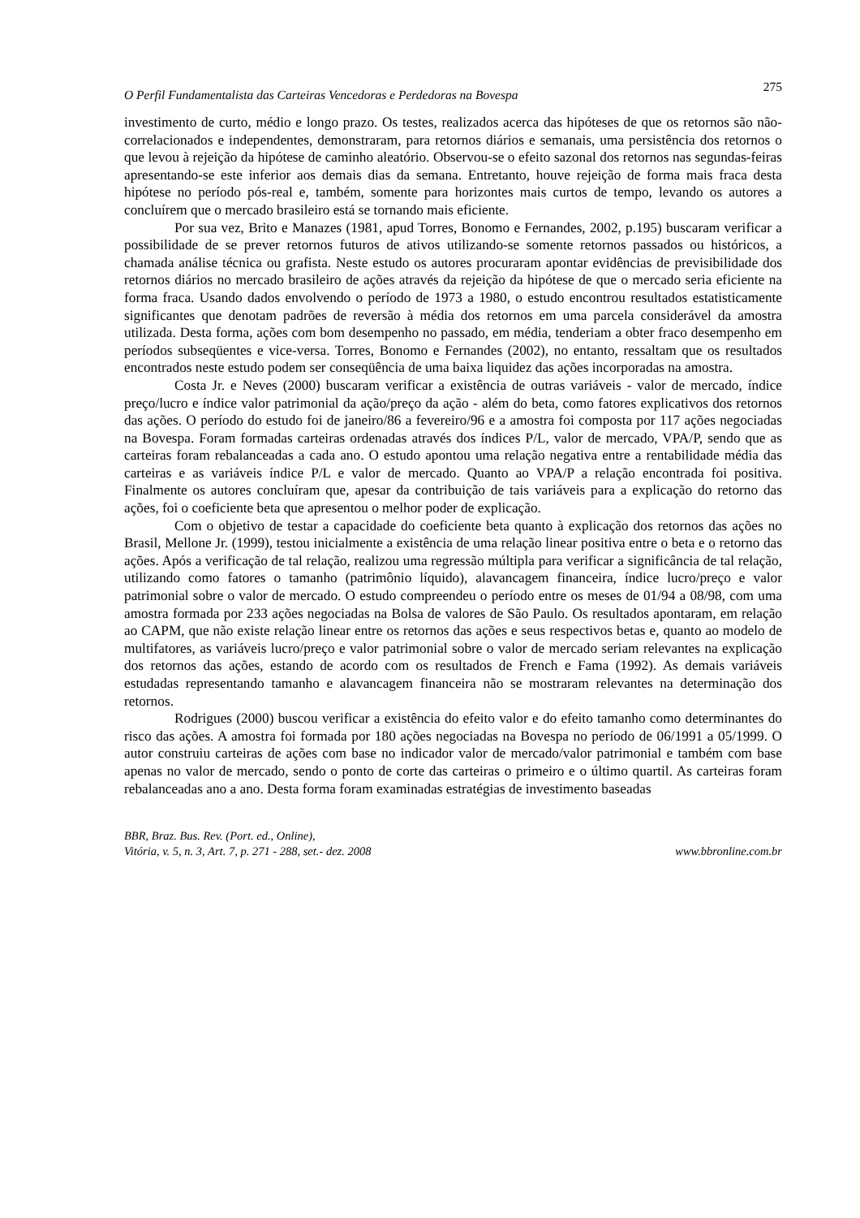O Perfil Fundamentalista das Carteiras Vencedoras e Perdedoras na Bovespa 275
investimento de curto, médio e longo prazo. Os testes, realizados acerca das hipóteses de que os retornos são não-correlacionados e independentes, demonstraram, para retornos diários e semanais, uma persistência dos retornos o que levou à rejeição da hipótese de caminho aleatório. Observou-se o efeito sazonal dos retornos nas segundas-feiras apresentando-se este inferior aos demais dias da semana. Entretanto, houve rejeição de forma mais fraca desta hipótese no período pós-real e, também, somente para horizontes mais curtos de tempo, levando os autores a concluírem que o mercado brasileiro está se tornando mais eficiente.
Por sua vez, Brito e Manazes (1981, apud Torres, Bonomo e Fernandes, 2002, p.195) buscaram verificar a possibilidade de se prever retornos futuros de ativos utilizando-se somente retornos passados ou históricos, a chamada análise técnica ou grafista. Neste estudo os autores procuraram apontar evidências de previsibilidade dos retornos diários no mercado brasileiro de ações através da rejeição da hipótese de que o mercado seria eficiente na forma fraca. Usando dados envolvendo o período de 1973 a 1980, o estudo encontrou resultados estatisticamente significantes que denotam padrões de reversão à média dos retornos em uma parcela considerável da amostra utilizada. Desta forma, ações com bom desempenho no passado, em média, tenderiam a obter fraco desempenho em períodos subseqüentes e vice-versa. Torres, Bonomo e Fernandes (2002), no entanto, ressaltam que os resultados encontrados neste estudo podem ser conseqüência de uma baixa liquidez das ações incorporadas na amostra.
Costa Jr. e Neves (2000) buscaram verificar a existência de outras variáveis - valor de mercado, índice preço/lucro e índice valor patrimonial da ação/preço da ação - além do beta, como fatores explicativos dos retornos das ações. O período do estudo foi de janeiro/86 a fevereiro/96 e a amostra foi composta por 117 ações negociadas na Bovespa. Foram formadas carteiras ordenadas através dos índices P/L, valor de mercado, VPA/P, sendo que as carteiras foram rebalanceadas a cada ano. O estudo apontou uma relação negativa entre a rentabilidade média das carteiras e as variáveis índice P/L e valor de mercado. Quanto ao VPA/P a relação encontrada foi positiva. Finalmente os autores concluíram que, apesar da contribuição de tais variáveis para a explicação do retorno das ações, foi o coeficiente beta que apresentou o melhor poder de explicação.
Com o objetivo de testar a capacidade do coeficiente beta quanto à explicação dos retornos das ações no Brasil, Mellone Jr. (1999), testou inicialmente a existência de uma relação linear positiva entre o beta e o retorno das ações. Após a verificação de tal relação, realizou uma regressão múltipla para verificar a significância de tal relação, utilizando como fatores o tamanho (patrimônio líquido), alavancagem financeira, índice lucro/preço e valor patrimonial sobre o valor de mercado. O estudo compreendeu o período entre os meses de 01/94 a 08/98, com uma amostra formada por 233 ações negociadas na Bolsa de valores de São Paulo. Os resultados apontaram, em relação ao CAPM, que não existe relação linear entre os retornos das ações e seus respectivos betas e, quanto ao modelo de multifatores, as variáveis lucro/preço e valor patrimonial sobre o valor de mercado seriam relevantes na explicação dos retornos das ações, estando de acordo com os resultados de French e Fama (1992). As demais variáveis estudadas representando tamanho e alavancagem financeira não se mostraram relevantes na determinação dos retornos.
Rodrigues (2000) buscou verificar a existência do efeito valor e do efeito tamanho como determinantes do risco das ações. A amostra foi formada por 180 ações negociadas na Bovespa no período de 06/1991 a 05/1999. O autor construiu carteiras de ações com base no indicador valor de mercado/valor patrimonial e também com base apenas no valor de mercado, sendo o ponto de corte das carteiras o primeiro e o último quartil. As carteiras foram rebalanceadas ano a ano. Desta forma foram examinadas estratégias de investimento baseadas
BBR, Braz. Bus. Rev. (Port. ed., Online),
Vitória, v. 5, n. 3, Art. 7, p. 271 - 288, set.- dez. 2008 www.bbronline.com.br